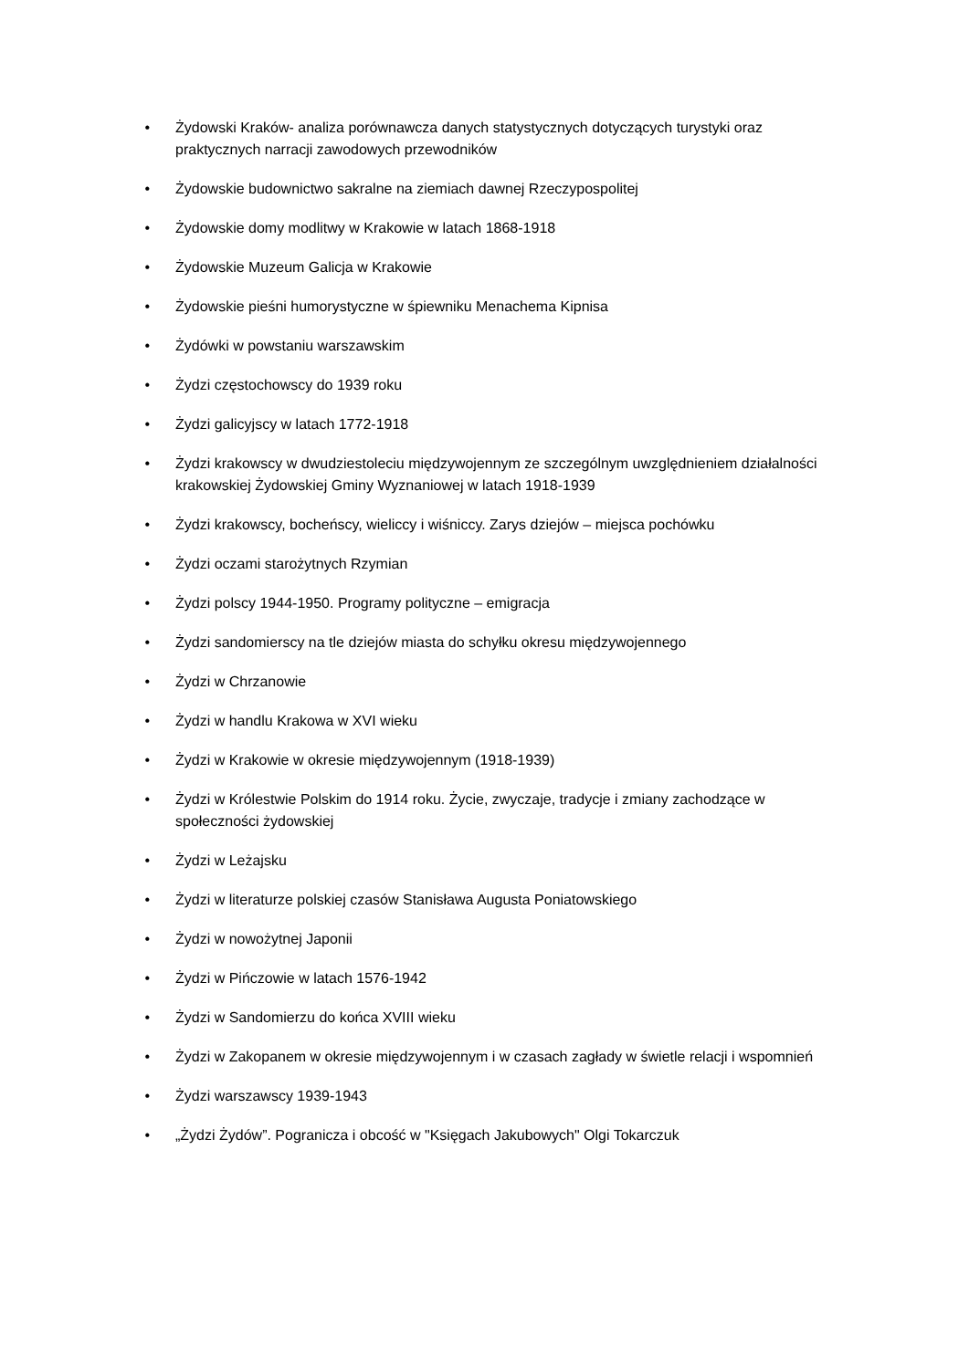• Żydowski Kraków- analiza porównawcza danych statystycznych dotyczących turystyki oraz praktycznych narracji zawodowych przewodników
• Żydowskie budownictwo sakralne na ziemiach dawnej Rzeczypospolitej
• Żydowskie domy modlitwy w Krakowie w latach 1868-1918
• Żydowskie Muzeum Galicja w Krakowie
• Żydowskie pieśni humorystyczne w śpiewniku Menachema Kipnisa
• Żydówki w powstaniu warszawskim
• Żydzi częstochowscy do 1939 roku
• Żydzi galicyjscy w latach 1772-1918
• Żydzi krakowscy w dwudziestoleciu międzywojennym ze szczególnym uwzględnieniem działalności krakowskiej Żydowskiej Gminy Wyznaniowej w latach 1918-1939
• Żydzi krakowscy, bocheńscy, wieliccy i wiśniccy. Zarys dziejów – miejsca pochówku
• Żydzi oczami starożytnych Rzymian
• Żydzi polscy 1944-1950. Programy polityczne – emigracja
• Żydzi sandomierscy na tle dziejów miasta do schyłku okresu międzywojennego
• Żydzi w Chrzanowie
• Żydzi w handlu Krakowa w XVI wieku
• Żydzi w Krakowie w okresie międzywojennym (1918-1939)
• Żydzi w Królestwie Polskim do 1914 roku. Życie, zwyczaje, tradycje i zmiany zachodzące w społeczności żydowskiej
• Żydzi w Leżajsku
• Żydzi w literaturze polskiej czasów Stanisława Augusta Poniatowskiego
• Żydzi w nowożytnej Japonii
• Żydzi w Pińczowie w latach 1576-1942
• Żydzi w Sandomierzu do końca XVIII wieku
• Żydzi w Zakopanem w okresie międzywojennym i w czasach zagłady w świetle relacji i wspomnień
• Żydzi warszawscy 1939-1943
• „Żydzi Żydów”. Pogranicza i obcość w "Księgach Jakubowych" Olgi Tokarczuk